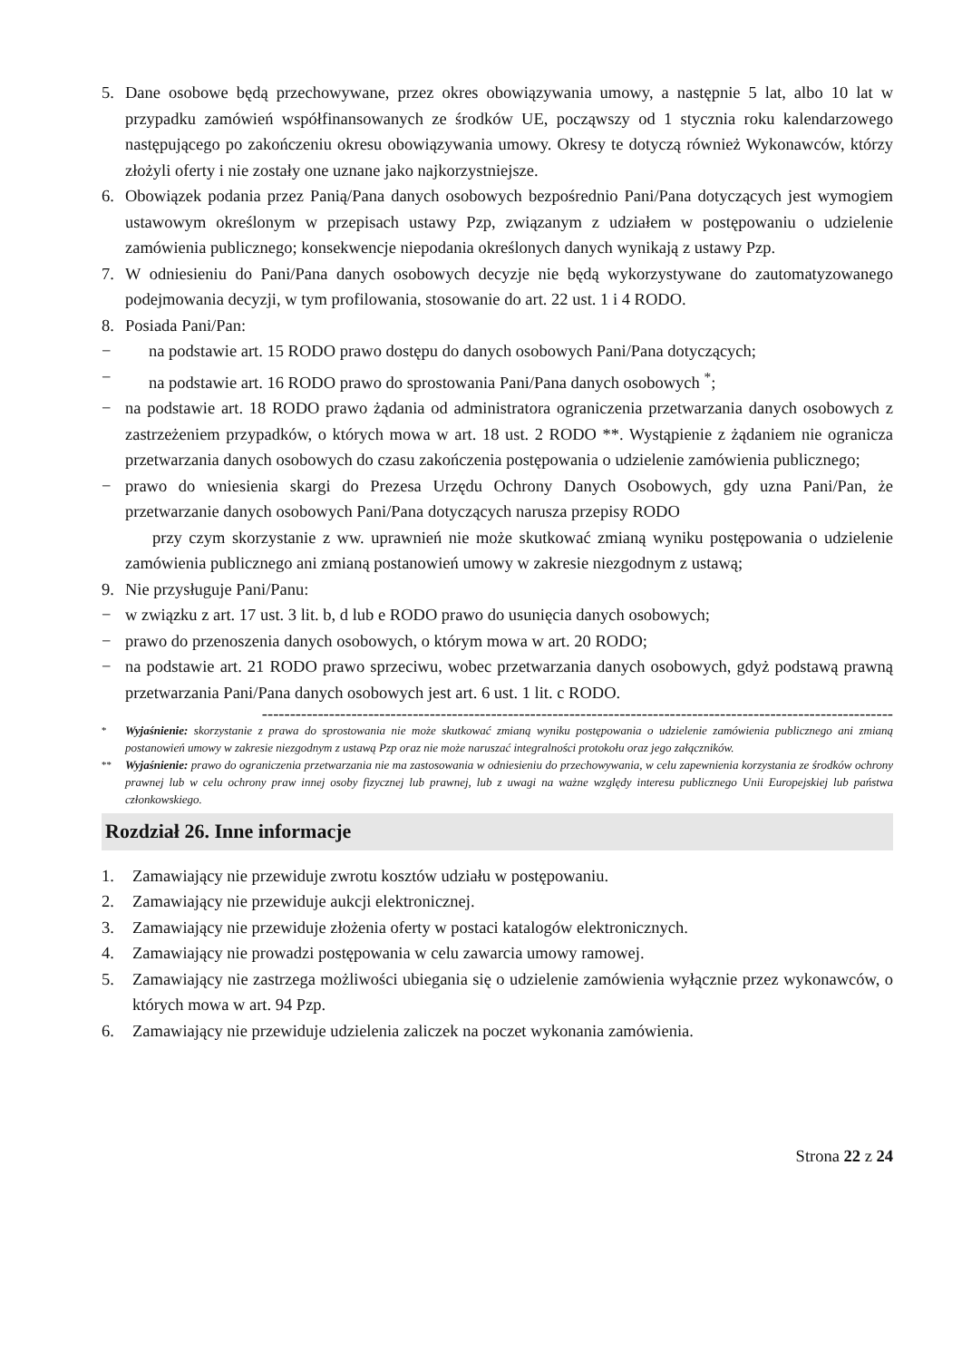5. Dane osobowe będą przechowywane, przez okres obowiązywania umowy, a następnie 5 lat, albo 10 lat w przypadku zamówień współfinansowanych ze środków UE, począwszy od 1 stycznia roku kalendarzowego następującego po zakończeniu okresu obowiązywania umowy. Okresy te dotyczą również Wykonawców, którzy złożyli oferty i nie zostały one uznane jako najkorzystniejsze.
6. Obowiązek podania przez Panią/Pana danych osobowych bezpośrednio Pani/Pana dotyczących jest wymogiem ustawowym określonym w przepisach ustawy Pzp, związanym z udziałem w postępowaniu o udzielenie zamówienia publicznego; konsekwencje niepodania określonych danych wynikają z ustawy Pzp.
7. W odniesieniu do Pani/Pana danych osobowych decyzje nie będą wykorzystywane do zautomatyzowanego podejmowania decyzji, w tym profilowania, stosowanie do art. 22 ust. 1 i 4 RODO.
8. Posiada Pani/Pan:
− na podstawie art. 15 RODO prawo dostępu do danych osobowych Pani/Pana dotyczących;
− na podstawie art. 16 RODO prawo do sprostowania Pani/Pana danych osobowych <sup>*</sup>;
− na podstawie art. 18 RODO prawo żądania od administratora ograniczenia przetwarzania danych osobowych z zastrzeżeniem przypadków, o których mowa w art. 18 ust. 2 RODO **. Wystąpienie z żądaniem nie ogranicza przetwarzania danych osobowych do czasu zakończenia postępowania o udzielenie zamówienia publicznego;
− prawo do wniesienia skargi do Prezesa Urzędu Ochrony Danych Osobowych, gdy uzna Pani/Pan, że przetwarzanie danych osobowych Pani/Pana dotyczących narusza przepisy RODO
przy czym skorzystanie z ww. uprawnień nie może skutkować zmianą wyniku postępowania o udzielenie zamówienia publicznego ani zmianą postanowień umowy w zakresie niezgodnym z ustawą;
9. Nie przysługuje Pani/Panu:
− w związku z art. 17 ust. 3 lit. b, d lub e RODO prawo do usunięcia danych osobowych;
− prawo do przenoszenia danych osobowych, o którym mowa w art. 20 RODO;
− na podstawie art. 21 RODO prawo sprzeciwu, wobec przetwarzania danych osobowych, gdyż podstawą prawną przetwarzania Pani/Pana danych osobowych jest art. 6 ust. 1 lit. c RODO.
-----------------------------------------------------------------------------------------------------------------
<sup>*</sup> Wyjaśnienie: skorzystanie z prawa do sprostowania nie może skutkować zmianą wyniku postępowania o udzielenie zamówienia publicznego ani zmianą postanowień umowy w zakresie niezgodnym z ustawą Pzp oraz nie może naruszać integralności protokołu oraz jego załączników.
<sup>**</sup> Wyjaśnienie: prawo do ograniczenia przetwarzania nie ma zastosowania w odniesieniu do przechowywania, w celu zapewnienia korzystania ze środków ochrony prawnej lub w celu ochrony praw innej osoby fizycznej lub prawnej, lub z uwagi na ważne względy interesu publicznego Unii Europejskiej lub państwa członkowskiego.
Rozdział 26. Inne informacje
1. Zamawiający nie przewiduje zwrotu kosztów udziału w postępowaniu.
2. Zamawiający nie przewiduje aukcji elektronicznej.
3. Zamawiający nie przewiduje złożenia oferty w postaci katalogów elektronicznych.
4. Zamawiający nie prowadzi postępowania w celu zawarcia umowy ramowej.
5. Zamawiający nie zastrzega możliwości ubiegania się o udzielenie zamówienia wyłącznie przez wykonawców, o których mowa w art. 94 Pzp.
6. Zamawiający nie przewiduje udzielenia zaliczek na poczet wykonania zamówienia.
Strona 22 z 24